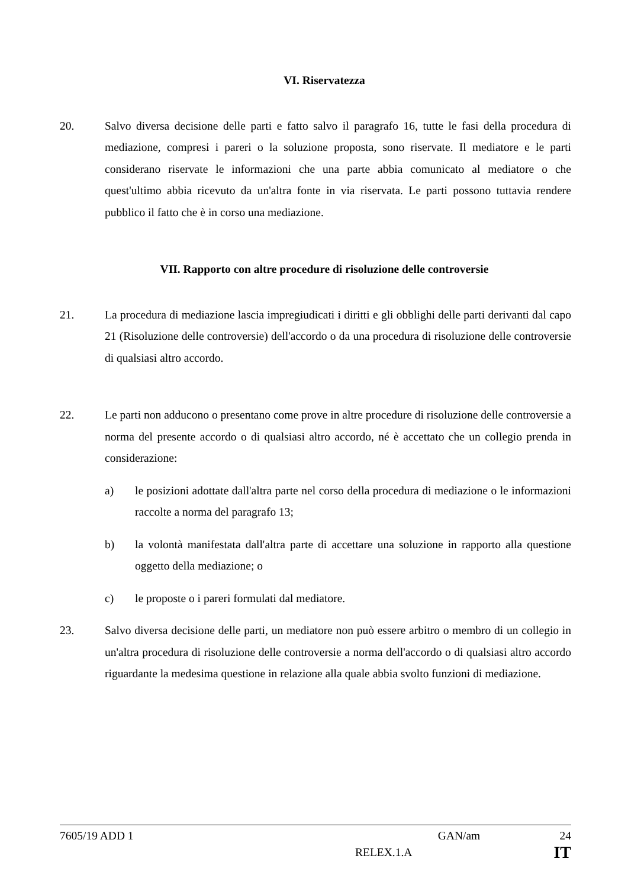VI. Riservatezza
20. Salvo diversa decisione delle parti e fatto salvo il paragrafo 16, tutte le fasi della procedura di mediazione, compresi i pareri o la soluzione proposta, sono riservate. Il mediatore e le parti considerano riservate le informazioni che una parte abbia comunicato al mediatore o che quest'ultimo abbia ricevuto da un'altra fonte in via riservata. Le parti possono tuttavia rendere pubblico il fatto che è in corso una mediazione.
VII. Rapporto con altre procedure di risoluzione delle controversie
21. La procedura di mediazione lascia impregiudicati i diritti e gli obblighi delle parti derivanti dal capo 21 (Risoluzione delle controversie) dell'accordo o da una procedura di risoluzione delle controversie di qualsiasi altro accordo.
22. Le parti non adducono o presentano come prove in altre procedure di risoluzione delle controversie a norma del presente accordo o di qualsiasi altro accordo, né è accettato che un collegio prenda in considerazione:
a) le posizioni adottate dall'altra parte nel corso della procedura di mediazione o le informazioni raccolte a norma del paragrafo 13;
b) la volontà manifestata dall'altra parte di accettare una soluzione in rapporto alla questione oggetto della mediazione; o
c) le proposte o i pareri formulati dal mediatore.
23. Salvo diversa decisione delle parti, un mediatore non può essere arbitro o membro di un collegio in un'altra procedura di risoluzione delle controversie a norma dell'accordo o di qualsiasi altro accordo riguardante la medesima questione in relazione alla quale abbia svolto funzioni di mediazione.
7605/19 ADD 1 GAN/am 24
RELEX.1.A IT